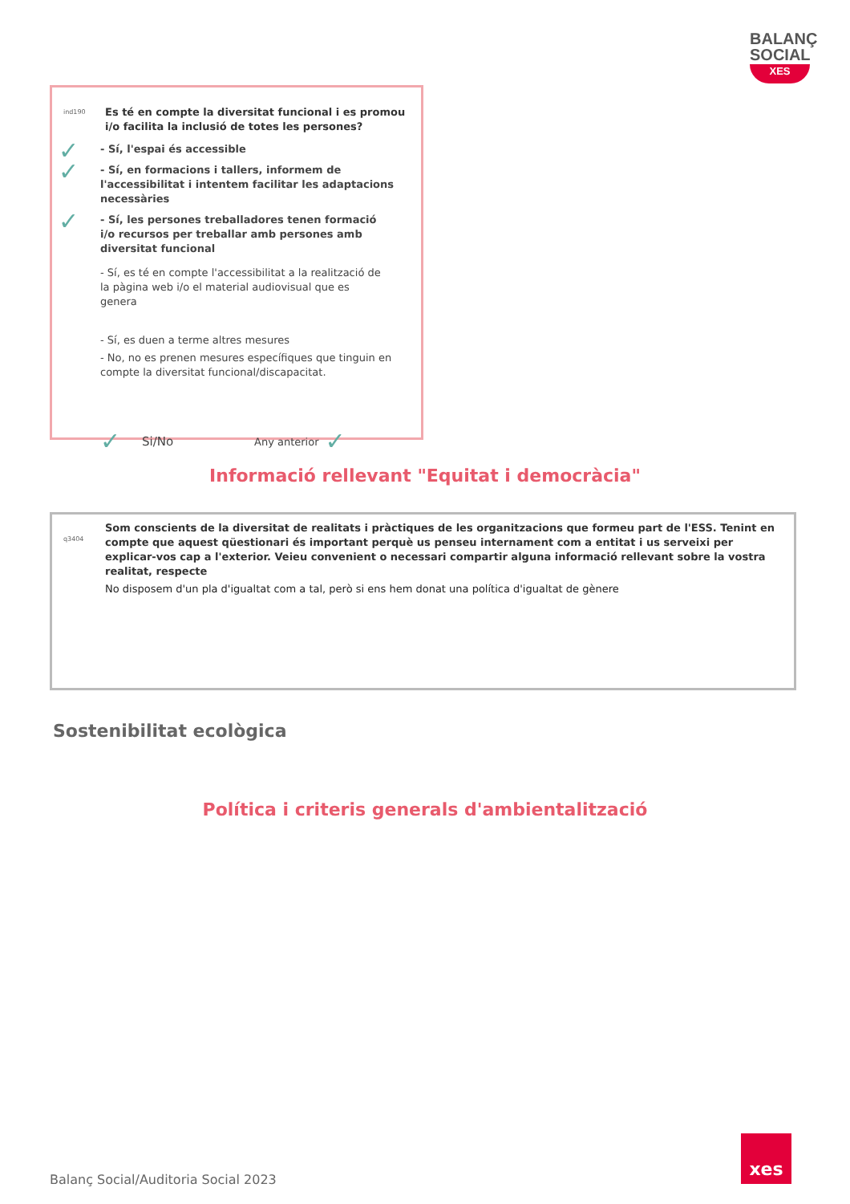BALANÇ SOCIAL
XES
ind190
Es té en compte la diversitat funcional i es promou i/o facilita la inclusió de totes les persones?
✓
- Sí, l'espai és accessible
✓
- Sí, en formacions i tallers, informem de l'accessibilitat i intentem facilitar les adaptacions necessàries
✓
- Sí, les persones treballadores tenen formació i/o recursos per treballar amb persones amb diversitat funcional
- Sí, es té en compte l'accessibilitat a la realització de la pàgina web i/o el material audiovisual que es genera
- Sí, es duen a terme altres mesures
- No, no es prenen mesures específiques que tinguin en compte la diversitat funcional/discapacitat.
✓ Si/No Any anterior ✓
Informació rellevant "Equitat i democràcia"
q3404
Som conscients de la diversitat de realitats i pràctiques de les organitzacions que formeu part de l'ESS. Tenint en compte que aquest qüestionari és important perquè us penseu internament com a entitat i us serveixi per explicar-vos cap a l'exterior. Veieu convenient o necessari compartir alguna informació rellevant sobre la vostra realitat, respecte
No disposem d'un pla d'igualtat com a tal, però si ens hem donat una política d'igualtat de gènere
Sostenibilitat ecològica
Política i criteris generals d'ambientalització
Balanç Social/Auditoria Social 2023
xes